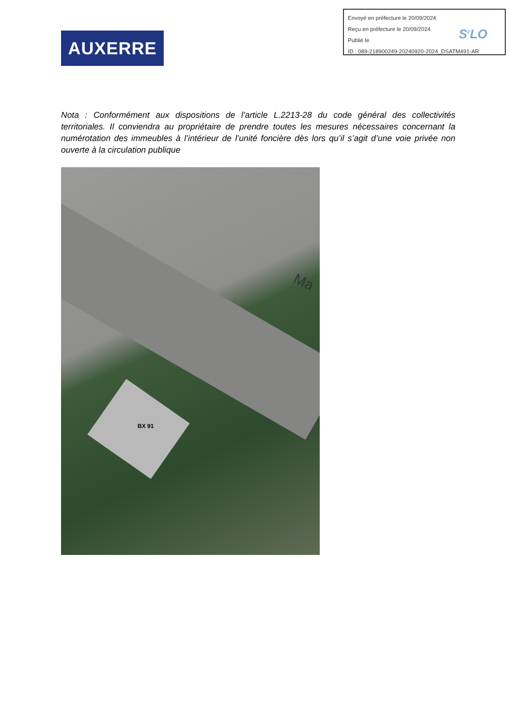AUXERRE
Envoyé en préfecture le 20/09/2024
Reçu en préfecture le 20/09/2024
Publié le
ID : 089-218900249-20240920-2024_DSATM491-AR
S<sup>2</sup>LO
Nota : Conformément aux dispositions de l’article L.2213-28 du code général des collectivités territoriales. Il conviendra au propriétaire de prendre toutes les mesures nécessaires concernant la numérotation des immeubles à l’intérieur de l’unité foncière dès lors qu’il s’agit d’une voie privée non ouverte à la circulation publique
Ma
BX 91